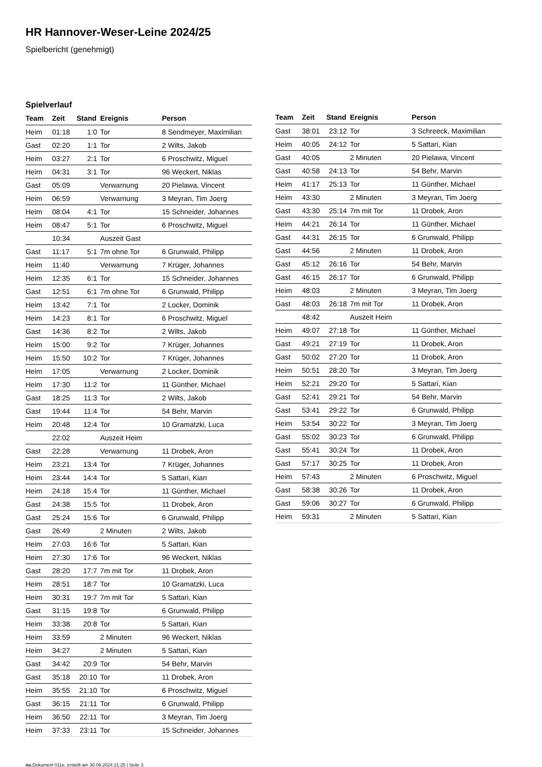HR Hannover-Weser-Leine 2024/25
Spielbericht (genehmigt)
Spielverlauf
| Team | Zeit | Stand | Ereignis | Person |
| --- | --- | --- | --- | --- |
| Heim | 01:18 | 1:0 | Tor | 8 Sendmeyer, Maximilian |
| Gast | 02:20 | 1:1 | Tor | 2 Wilts, Jakob |
| Heim | 03:27 | 2:1 | Tor | 6 Proschwitz, Miguel |
| Heim | 04:31 | 3:1 | Tor | 96 Weckert, Niklas |
| Gast | 05:09 | | Verwarnung | 20 Pielawa, Vincent |
| Heim | 06:59 | | Verwarnung | 3 Meyran, Tim Joerg |
| Heim | 08:04 | 4:1 | Tor | 15 Schneider, Johannes |
| Heim | 08:47 | 5:1 | Tor | 6 Proschwitz, Miguel |
| | 10:34 | | Auszeit Gast | |
| Gast | 11:17 | 5:1 | 7m ohne Tor | 6 Grunwald, Philipp |
| Heim | 11:40 | | Verwarnung | 7 Krüger, Johannes |
| Heim | 12:35 | 6:1 | Tor | 15 Schneider, Johannes |
| Gast | 12:51 | 6:1 | 7m ohne Tor | 6 Grunwald, Philipp |
| Heim | 13:42 | 7:1 | Tor | 2 Locker, Dominik |
| Heim | 14:23 | 8:1 | Tor | 6 Proschwitz, Miguel |
| Gast | 14:36 | 8:2 | Tor | 2 Wilts, Jakob |
| Heim | 15:00 | 9:2 | Tor | 7 Krüger, Johannes |
| Heim | 15:50 | 10:2 | Tor | 7 Krüger, Johannes |
| Heim | 17:05 | | Verwarnung | 2 Locker, Dominik |
| Heim | 17:30 | 11:2 | Tor | 11 Günther, Michael |
| Gast | 18:25 | 11:3 | Tor | 2 Wilts, Jakob |
| Gast | 19:44 | 11:4 | Tor | 54 Behr, Marvin |
| Heim | 20:48 | 12:4 | Tor | 10 Gramatzki, Luca |
| | 22:02 | | Auszeit Heim | |
| Gast | 22:28 | | Verwarnung | 11 Drobek, Aron |
| Heim | 23:21 | 13:4 | Tor | 7 Krüger, Johannes |
| Heim | 23:44 | 14:4 | Tor | 5 Sattari, Kian |
| Heim | 24:18 | 15:4 | Tor | 11 Günther, Michael |
| Gast | 24:38 | 15:5 | Tor | 11 Drobek, Aron |
| Gast | 25:24 | 15:6 | Tor | 6 Grunwald, Philipp |
| Gast | 26:49 | | 2 Minuten | 2 Wilts, Jakob |
| Heim | 27:03 | 16:6 | Tor | 5 Sattari, Kian |
| Heim | 27:30 | 17:6 | Tor | 96 Weckert, Niklas |
| Gast | 28:20 | 17:7 | 7m mit Tor | 11 Drobek, Aron |
| Heim | 28:51 | 18:7 | Tor | 10 Gramatzki, Luca |
| Heim | 30:31 | 19:7 | 7m mit Tor | 5 Sattari, Kian |
| Gast | 31:15 | 19:8 | Tor | 6 Grunwald, Philipp |
| Heim | 33:38 | 20:8 | Tor | 5 Sattari, Kian |
| Heim | 33:59 | | 2 Minuten | 96 Weckert, Niklas |
| Heim | 34:27 | | 2 Minuten | 5 Sattari, Kian |
| Gast | 34:42 | 20:9 | Tor | 54 Behr, Marvin |
| Gast | 35:18 | 20:10 | Tor | 11 Drobek, Aron |
| Heim | 35:55 | 21:10 | Tor | 6 Proschwitz, Miguel |
| Gast | 36:15 | 21:11 | Tor | 6 Grunwald, Philipp |
| Heim | 36:50 | 22:11 | Tor | 3 Meyran, Tim Joerg |
| Heim | 37:33 | 23:11 | Tor | 15 Schneider, Johannes |
| Team | Zeit | Stand | Ereignis | Person |
| --- | --- | --- | --- | --- |
| Gast | 38:01 | 23:12 | Tor | 3 Schreeck, Maximilian |
| Heim | 40:05 | 24:12 | Tor | 5 Sattari, Kian |
| Gast | 40:05 | | 2 Minuten | 20 Pielawa, Vincent |
| Gast | 40:58 | 24:13 | Tor | 54 Behr, Marvin |
| Heim | 41:17 | 25:13 | Tor | 11 Günther, Michael |
| Heim | 43:30 | | 2 Minuten | 3 Meyran, Tim Joerg |
| Gast | 43:30 | 25:14 | 7m mit Tor | 11 Drobek, Aron |
| Heim | 44:21 | 26:14 | Tor | 11 Günther, Michael |
| Gast | 44:31 | 26:15 | Tor | 6 Grunwald, Philipp |
| Gast | 44:56 | | 2 Minuten | 11 Drobek, Aron |
| Gast | 45:12 | 26:16 | Tor | 54 Behr, Marvin |
| Gast | 46:15 | 26:17 | Tor | 6 Grunwald, Philipp |
| Heim | 48:03 | | 2 Minuten | 3 Meyran, Tim Joerg |
| Gast | 48:03 | 26:18 | 7m mit Tor | 11 Drobek, Aron |
| | 48:42 | | Auszeit Heim | |
| Heim | 49:07 | 27:18 | Tor | 11 Günther, Michael |
| Gast | 49:21 | 27:19 | Tor | 11 Drobek, Aron |
| Gast | 50:02 | 27:20 | Tor | 11 Drobek, Aron |
| Heim | 50:51 | 28:20 | Tor | 3 Meyran, Tim Joerg |
| Heim | 52:21 | 29:20 | Tor | 5 Sattari, Kian |
| Gast | 52:41 | 29:21 | Tor | 54 Behr, Marvin |
| Gast | 53:41 | 29:22 | Tor | 6 Grunwald, Philipp |
| Heim | 53:54 | 30:22 | Tor | 3 Meyran, Tim Joerg |
| Gast | 55:02 | 30:23 | Tor | 6 Grunwald, Philipp |
| Gast | 55:41 | 30:24 | Tor | 11 Drobek, Aron |
| Gast | 57:17 | 30:25 | Tor | 11 Drobek, Aron |
| Heim | 57:43 | | 2 Minuten | 6 Proschwitz, Miguel |
| Gast | 58:38 | 30:26 | Tor | 11 Drobek, Aron |
| Gast | 59:06 | 30:27 | Tor | 6 Grunwald, Philipp |
| Heim | 59:31 | | 2 Minuten | 5 Sattari, Kian |
nu.Dokument 011e, erstellt am 30.09.2024 21:25 | Seite 3